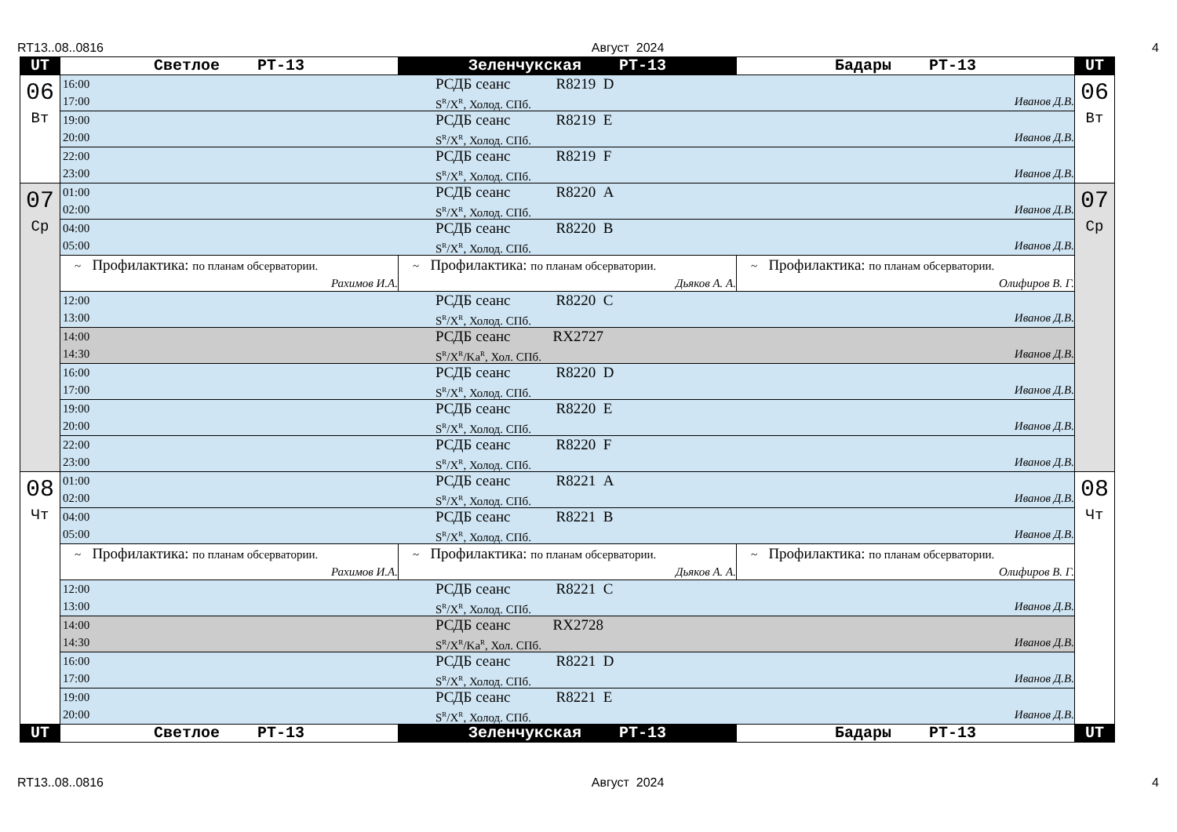RT13..08..0816 Август 2024 4
| UT | Светлое PT-13 | Зеленчукская PT-13 | Бадары PT-13 | UT |
| --- | --- | --- | --- | --- |
| 06 Вт | 16:00 РСДБ сеанс R8219 D 17:00 S<sup>R</sup>/X<sup>R</sup>, Холод. СПб. Иванов Д.В. | | | 06 Вт |
| | 19:00 РСДБ сеанс R8219 E 20:00 S<sup>R</sup>/X<sup>R</sup>, Холод. СПб. Иванов Д.В. | | | |
| | 22:00 РСДБ сеанс R8219 F 23:00 S<sup>R</sup>/X<sup>R</sup>, Холод. СПб. Иванов Д.В. | | | |
| 07 Ср | 01:00 РСДБ сеанс R8220 A 02:00 S<sup>R</sup>/X<sup>R</sup>, Холод. СПб. Иванов Д.В. | | | 07 Ср |
| | 04:00 РСДБ сеанс R8220 B 05:00 S<sup>R</sup>/X<sup>R</sup>, Холод. СПб. Иванов Д.В. | | | |
| | ~ Профилактика: по планам обсерватории. Рахимов И.А. | ~ Профилактика: по планам обсерватории. Дьяков А. А. | ~ Профилактика: по планам обсерватории. Олифиров В. Г. | |
| | 12:00 РСДБ сеанс R8220 C 13:00 S<sup>R</sup>/X<sup>R</sup>, Холод. СПб. Иванов Д.В. | | | |
| | 14:00 РСДБ сеанс RX2727 14:30 S<sup>R</sup>/X<sup>R</sup>/Ka<sup>R</sup>, Хол. СПб. Иванов Д.В. | | | |
| | 16:00 РСДБ сеанс R8220 D 17:00 S<sup>R</sup>/X<sup>R</sup>, Холод. СПб. Иванов Д.В. | | | |
| | 19:00 РСДБ сеанс R8220 E 20:00 S<sup>R</sup>/X<sup>R</sup>, Холод. СПб. Иванов Д.В. | | | |
| | 22:00 РСДБ сеанс R8220 F 23:00 S<sup>R</sup>/X<sup>R</sup>, Холод. СПб. Иванов Д.В. | | | |
| 08 Чт | 01:00 РСДБ сеанс R8221 A 02:00 S<sup>R</sup>/X<sup>R</sup>, Холод. СПб. Иванов Д.В. | | | 08 Чт |
| | 04:00 РСДБ сеанс R8221 B 05:00 S<sup>R</sup>/X<sup>R</sup>, Холод. СПб. Иванов Д.В. | | | |
| | ~ Профилактика: по планам обсерватории. Рахимов И.А. | ~ Профилактика: по планам обсерватории. Дьяков А. А. | ~ Профилактика: по планам обсерватории. Олифиров В. Г. | |
| | 12:00 РСДБ сеанс R8221 C 13:00 S<sup>R</sup>/X<sup>R</sup>, Холод. СПб. Иванов Д.В. | | | |
| | 14:00 РСДБ сеанс RX2728 14:30 S<sup>R</sup>/X<sup>R</sup>/Ka<sup>R</sup>, Хол. СПб. Иванов Д.В. | | | |
| | 16:00 РСДБ сеанс R8221 D 17:00 S<sup>R</sup>/X<sup>R</sup>, Холод. СПб. Иванов Д.В. | | | |
| | 19:00 РСДБ сеанс R8221 E 20:00 S<sup>R</sup>/X<sup>R</sup>, Холод. СПб. Иванов Д.В. | | | |
| UT | Светлое PT-13 | Зеленчукская PT-13 | Бадары PT-13 | UT |
RT13..08..0816 Август 2024 4